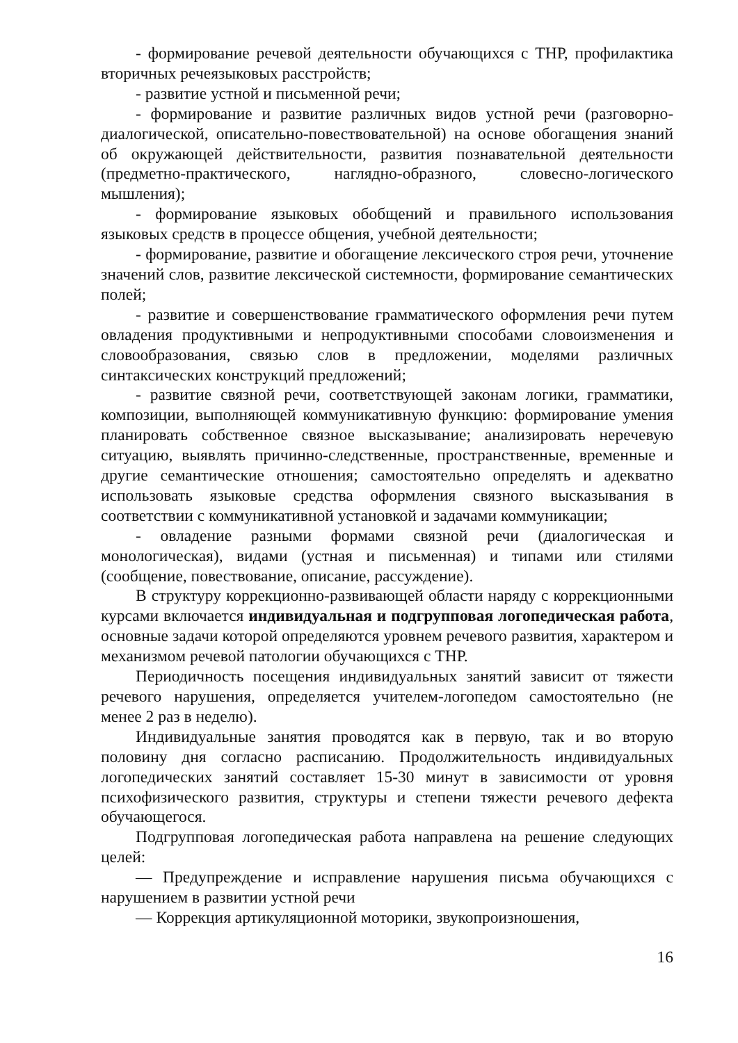- формирование речевой деятельности обучающихся с ТНР, профилактика вторичных речеязыковых расстройств;
- развитие устной и письменной речи;
- формирование и развитие различных видов устной речи (разговорно-диалогической, описательно-повествовательной) на основе обогащения знаний об окружающей действительности, развития познавательной деятельности (предметно-практического, наглядно-образного, словесно-логического мышления);
- формирование языковых обобщений и правильного использования языковых средств в процессе общения, учебной деятельности;
- формирование, развитие и обогащение лексического строя речи, уточнение значений слов, развитие лексической системности, формирование семантических полей;
- развитие и совершенствование грамматического оформления речи путем овладения продуктивными и непродуктивными способами словоизменения и словообразования, связью слов в предложении, моделями различных синтаксических конструкций предложений;
- развитие связной речи, соответствующей законам логики, грамматики, композиции, выполняющей коммуникативную функцию: формирование умения планировать собственное связное высказывание; анализировать неречевую ситуацию, выявлять причинно-следственные, пространственные, временные и другие семантические отношения; самостоятельно определять и адекватно использовать языковые средства оформления связного высказывания в соответствии с коммуникативной установкой и задачами коммуникации;
- овладение разными формами связной речи (диалогическая и монологическая), видами (устная и письменная) и типами или стилями (сообщение, повествование, описание, рассуждение).
В структуру коррекционно-развивающей области наряду с коррекционными курсами включается индивидуальная и подгрупповая логопедическая работа, основные задачи которой определяются уровнем речевого развития, характером и механизмом речевой патологии обучающихся с ТНР.
Периодичность посещения индивидуальных занятий зависит от тяжести речевого нарушения, определяется учителем-логопедом самостоятельно (не менее 2 раз в неделю).
Индивидуальные занятия проводятся как в первую, так и во вторую половину дня согласно расписанию. Продолжительность индивидуальных логопедических занятий составляет 15-30 минут в зависимости от уровня психофизического развития, структуры и степени тяжести речевого дефекта обучающегося.
Подгрупповая логопедическая работа направлена на решение следующих целей:
— Предупреждение и исправление нарушения письма обучающихся с нарушением в развитии устной речи
— Коррекция артикуляционной моторики, звукопроизношения,
16